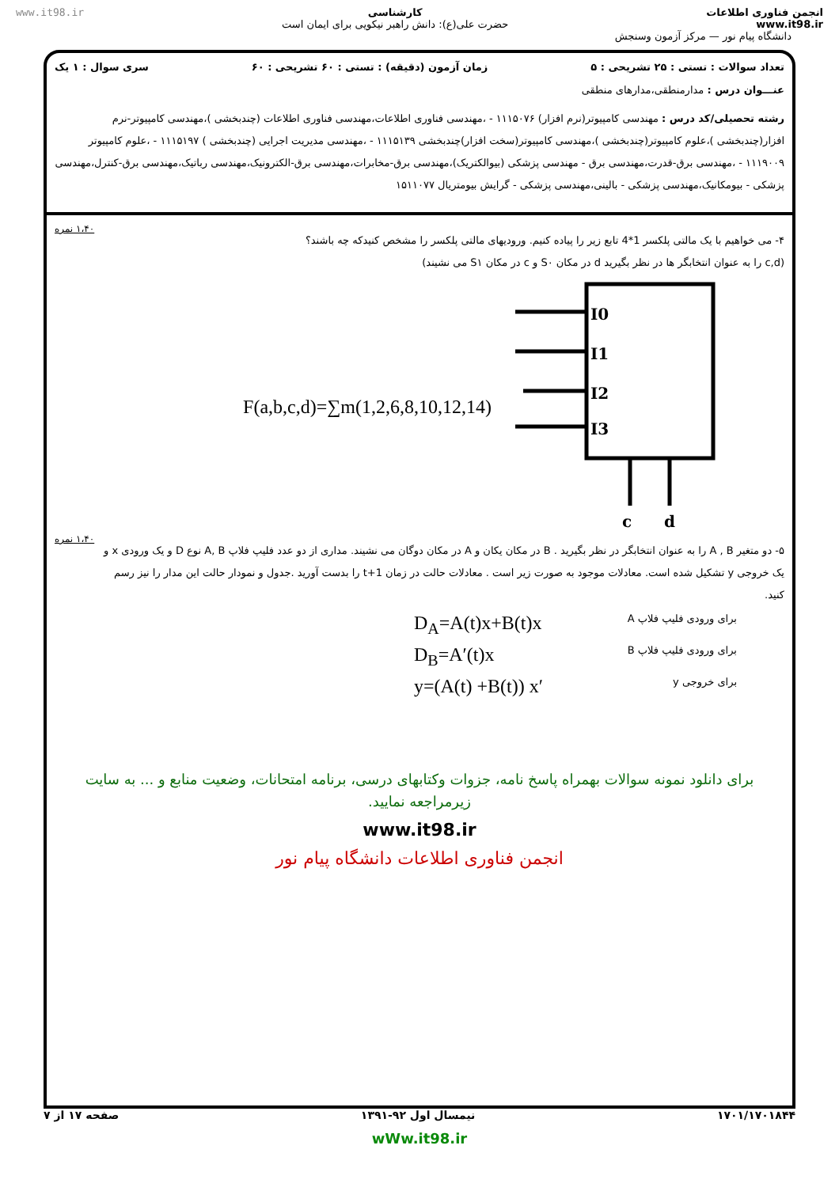www.it98.ir کارشناسی
حضرت علی(ع): دانش راهبر نیکویی برای ایمان است
انجمن فناوری اطلاعات
www.it98.ir
دانشگاه پیام نور — مرکز آزمون وسنجش
تعداد سوالات : تستی : ۲۵ تشریحی : ۵ زمان آزمون (دقیقه) : تستی : ۶۰ تشریحی : ۶۰ سری سوال : ۱ یک
عنـــوان درس : مدارمنطقی،مدارهای منطقی
رشته تحصیلی/کد درس : مهندسی کامپیوتر(نرم افزار) ۱۱۱۵۰۷۶ - ،مهندسی فناوری اطلاعات،مهندسی فناوری اطلاعات (چندبخشی )،مهندسی کامپیوتر-نرم افزار(چندبخشی )،علوم کامپیوتر(چندبخشی )،مهندسی کامپیوتر(سخت افزار)چندبخشی ۱۱۱۵۱۳۹ - ،مهندسی مدیریت اجرایی (چندبخشی ) ۱۱۱۵۱۹۷ - ،علوم کامپیوتر ۱۱۱۹۰۰۹ - ،مهندسی برق-قدرت،مهندسی برق - مهندسی پزشکی (بیوالکتریک)،مهندسی برق-مخابرات،مهندسی برق-الکترونیک،مهندسی رباتیک،مهندسی برق-کنترل،مهندسی پزشکی - بیومکانیک،مهندسی پزشکی - بالینی،مهندسی پزشکی - گرایش بیومتریال ۱۵۱۱۰۷۷
۴- می خواهیم با یک مالتی پلکسر 1*4 تابع زیر را پیاده کنیم. ورودیهای مالتی پلکسر را مشخص کنیدکه چه باشند؟
(c,d را به عنوان انتخابگر ها در نظر بگیرید d در مکان S۰ و c در مکان S۱ می نشیند)
۱،۴۰ نمره
F(a,b,c,d)=∑m(1,2,6,8,10,12,14)
I0
I1
I2
I3
c
d
۵- دو متغیر A , B را به عنوان انتخابگر در نظر بگیرید . B در مکان یکان و A در مکان دوگان می نشیند. مداری از دو عدد فلیپ فلاپ A, B نوع D و یک ورودی x و یک خروجی y تشکیل شده است. معادلات موجود به صورت زیر است . معادلات حالت در زمان t+1 را بدست آورید .جدول و نمودار حالت این مدار را نیز رسم کنید.
۱،۴۰ نمره
برای ورودی فلیپ فلاپ A D<sub>A</sub>=A(t)x+B(t)x برای ورودی فلیپ فلاپ B D<sub>B</sub>=A′(t)x برای خروجی y y=(A(t) +B(t)) x′
برای دانلود نمونه سوالات بهمراه پاسخ نامه، جزوات وکتابهای درسی، برنامه امتحانات، وضعیت منابع و ... به سایت زیرمراجعه نمایید.
www.it98.ir
انجمن فناوری اطلاعات دانشگاه پیام نور
۱۷۰۱/۱۷۰۱۸۴۴ نیمسال اول ۹۲-۱۳۹۱ صفحه ۱۷ از ۷
wWw.it98.ir